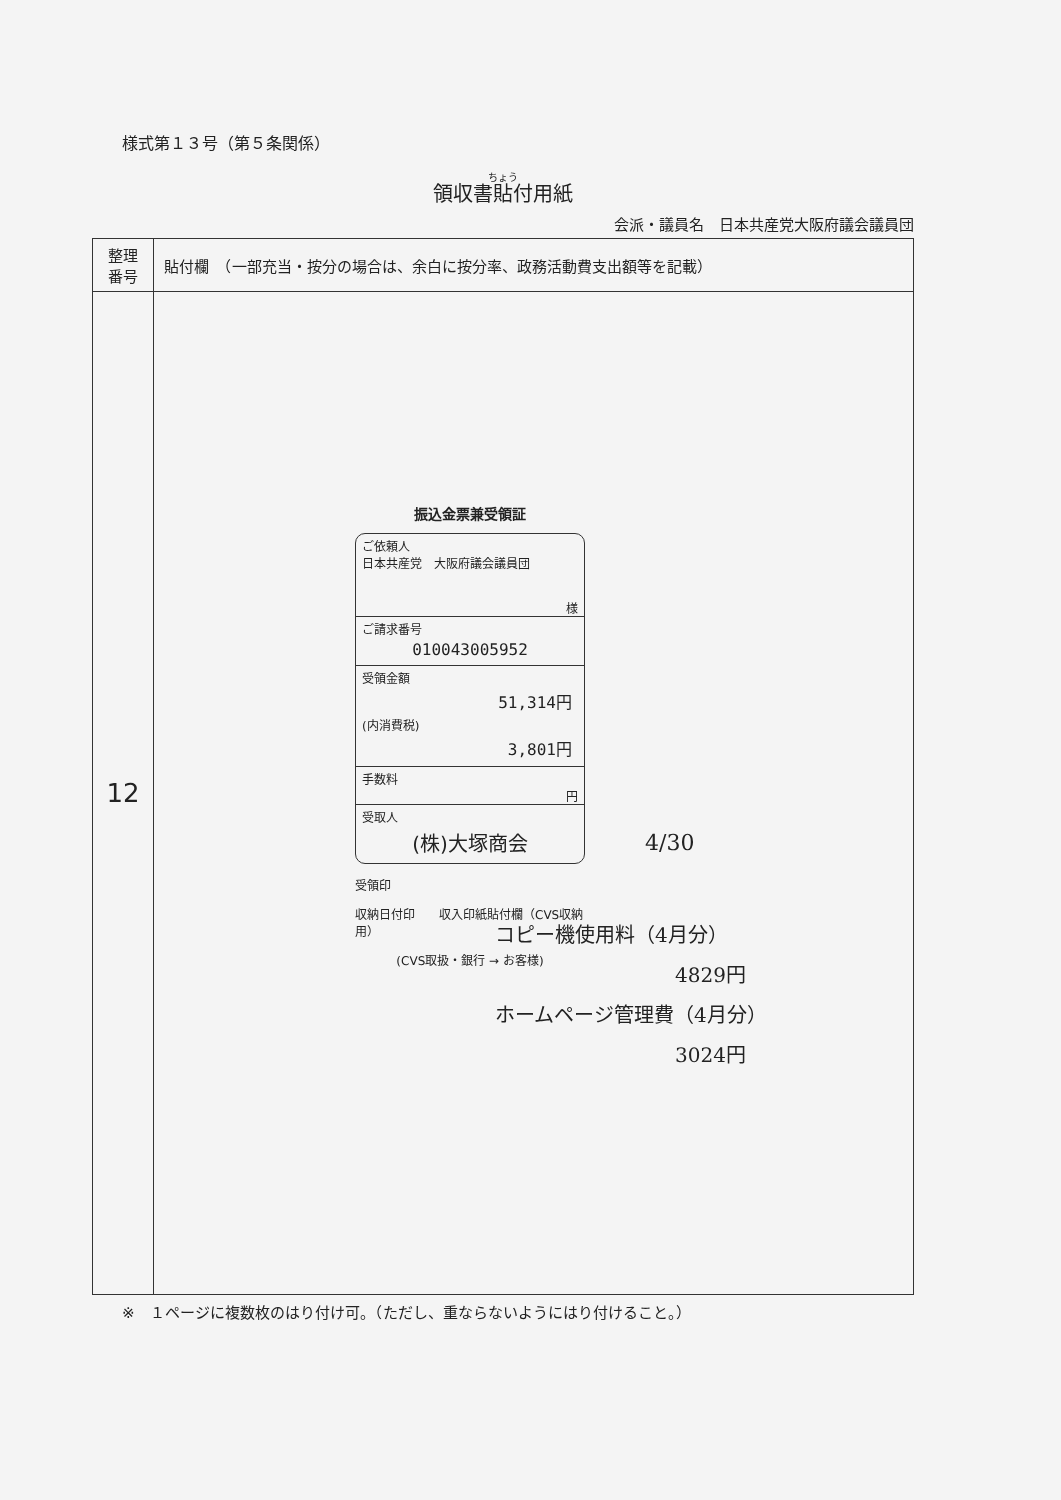様式第１３号（第５条関係）
領収書貼付用紙
会派・議員名　日本共産党大阪府議会議員団
| 整理 番号 | 貼付欄 （一部充当・按分の場合は、余白に按分率、政務活動費支出額等を記載） |
| --- | --- |
| 12 | 振込金票兼受領証 ご依頼人 日本共産党 大阪府議会議員団 様 ご請求番号 010043005952 受領金額 51,314円 (内消費税) 3,801円 手数料 円 受取人 (株)大塚商会 受領印 収納日付印 収入印紙貼付欄（CVS収納用） (CVS取扱・銀行 → お客様) 4/30 コピー機使用料（4月分） 4829円 ホームページ管理費（4月分） 3024円 |
※　１ページに複数枚のはり付け可。（ただし、重ならないようにはり付けること。）